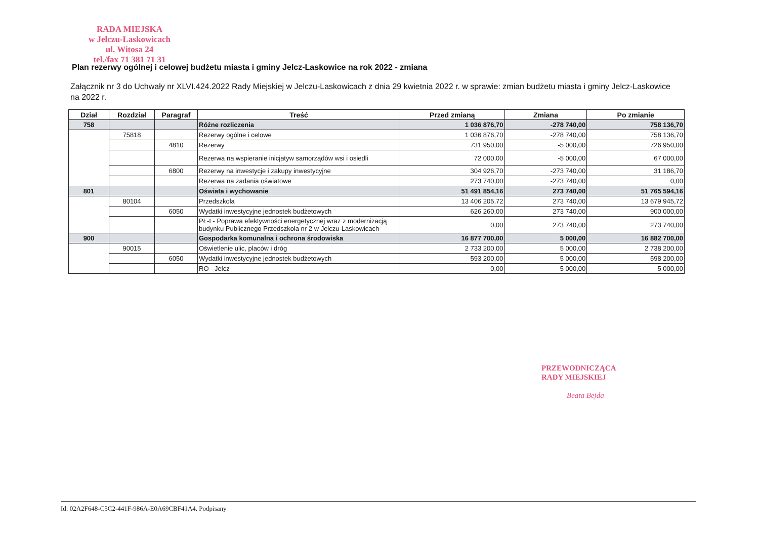RADA MIEJSKA
w Jelczu-Laskowicach
ul. Witosa 24
tel./fax 71 381 71 31
Plan rezerwy ogólnej i celowej budżetu miasta i gminy Jelcz-Laskowice na rok 2022 - zmiana
Załącznik nr 3 do Uchwały nr XLVI.424.2022 Rady Miejskiej w Jelczu-Laskowicach z dnia 29 kwietnia 2022 r. w sprawie: zmian budżetu miasta i gminy Jelcz-Laskowice na 2022 r.
| Dział | Rozdział | Paragraf | Treść | Przed zmianą | Zmiana | Po zmianie |
| --- | --- | --- | --- | --- | --- | --- |
| 758 | | | Różne rozliczenia | 1 036 876,70 | -278 740,00 | 758 136,70 |
| | 75818 | | Rezerwy ogólne i celowe | 1 036 876,70 | -278 740,00 | 758 136,70 |
| | | 4810 | Rezerwy | 731 950,00 | -5 000,00 | 726 950,00 |
| | | | Rezerwa na wspieranie inicjatyw samorządów wsi i osiedli | 72 000,00 | -5 000,00 | 67 000,00 |
| | | 6800 | Rezerwy na inwestycje i zakupy inwestycyjne | 304 926,70 | -273 740,00 | 31 186,70 |
| | | | Rezerwa na zadania oświatowe | 273 740,00 | -273 740,00 | 0,00 |
| 801 | | | Oświata i wychowanie | 51 491 854,16 | 273 740,00 | 51 765 594,16 |
| | 80104 | | Przedszkola | 13 406 205,72 | 273 740,00 | 13 679 945,72 |
| | | 6050 | Wydatki inwestycyjne jednostek budżetowych | 626 260,00 | 273 740,00 | 900 000,00 |
| | | | PŁ-I - Poprawa efektywności energetycznej wraz z modernizacją budynku Publicznego Przedszkola nr 2 w Jelczu-Laskowicach | 0,00 | 273 740,00 | 273 740,00 |
| 900 | | | Gospodarka komunalna i ochrona środowiska | 16 877 700,00 | 5 000,00 | 16 882 700,00 |
| | 90015 | | Oświetlenie ulic, placów i dróg | 2 733 200,00 | 5 000,00 | 2 738 200,00 |
| | | 6050 | Wydatki inwestycyjne jednostek budżetowych | 593 200,00 | 5 000,00 | 598 200,00 |
| | | | RO - Jelcz | 0,00 | 5 000,00 | 5 000,00 |
PRZEWODNICZĄCA
RADY MIEJSKIEJ
Beata Bejda
Id: 02A2F648-C5C2-441F-986A-E0A69CBF41A4. Podpisany